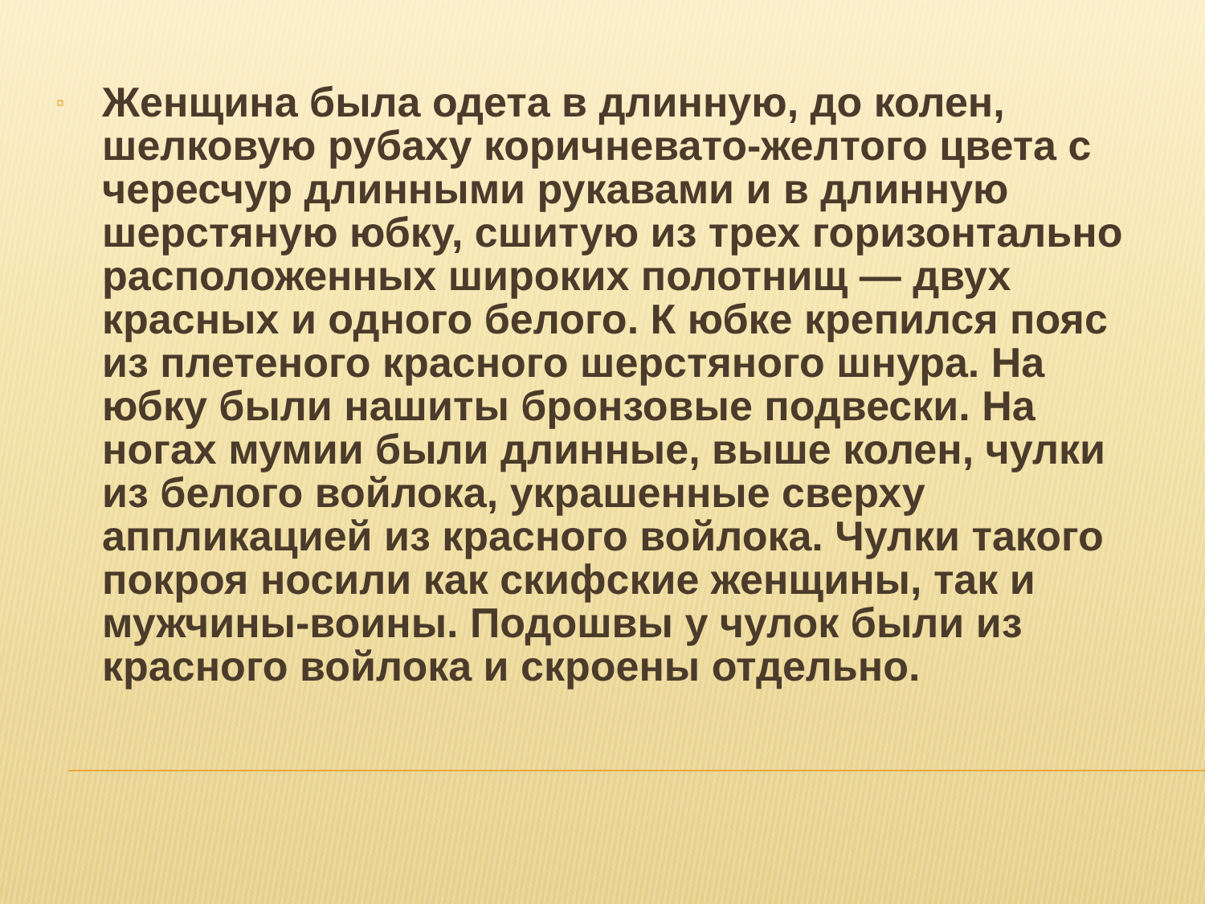▫
Женщина была одета в длинную, до колен, шелковую рубаху коричневато-желтого цвета с чересчур длинными рукавами и в длинную шерстяную юбку, сшитую из трех горизонтально расположенных широких полотнищ — двух красных и одного белого. К юбке крепился пояс из плетеного красного шерстяного шнура. На юбку были нашиты бронзовые подвески. На ногах мумии были длинные, выше колен, чулки из белого войлока, украшенные сверху аппликацией из красного войлока. Чулки такого покроя носили как скифские женщины, так и мужчины-воины. Подошвы у чулок были из красного войлока и скроены отдельно.